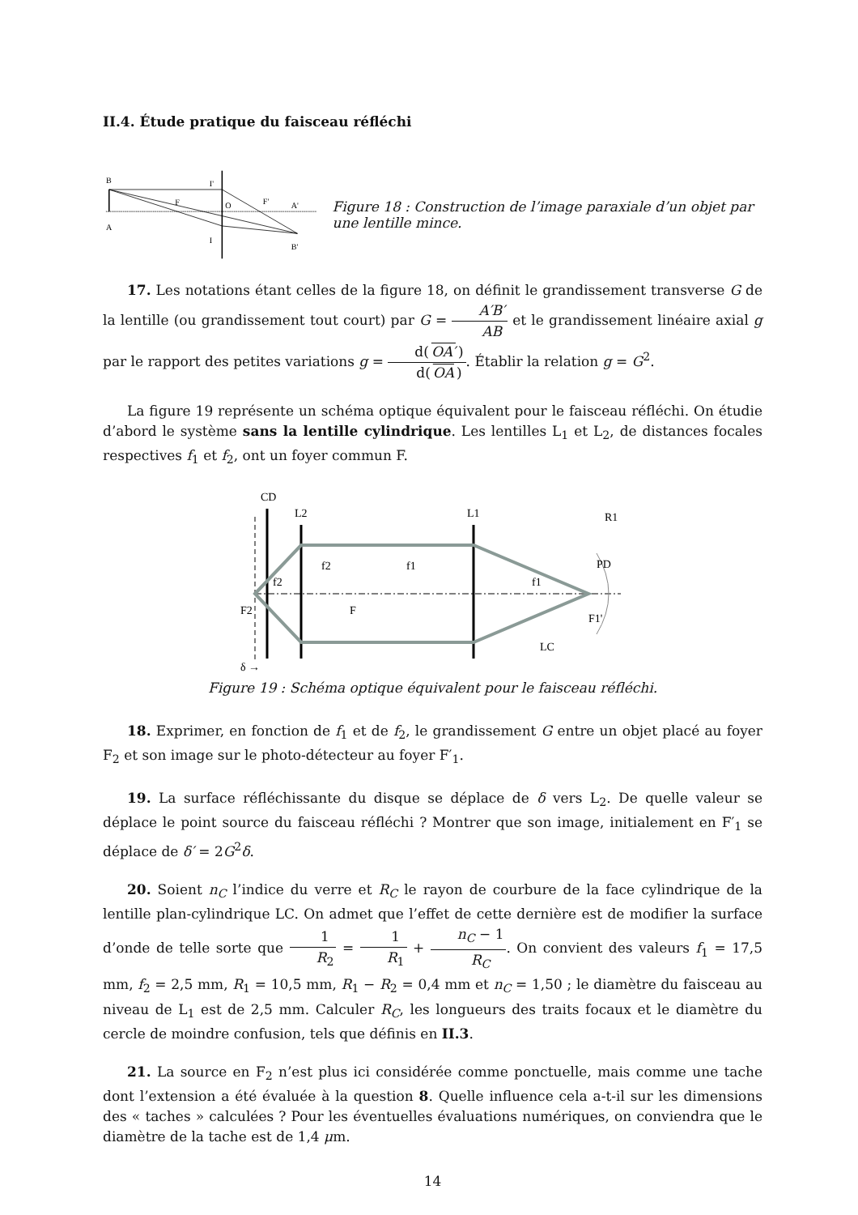II.4. Étude pratique du faisceau réfléchi
B
A
I'
I
F
O
F'
A'
B'
Figure 18 : Construction de l’image paraxiale d’un objet par une lentille mince.
17. Les notations étant celles de la figure 18, on définit le grandissement transverse G de la lentille (ou grandissement tout court) par G = A′B′ AB et le grandissement linéaire axial g par le rapport des petites variations g = d(OA′) d(OA). Établir la relation g = G<sup>2</sup>.
La figure 19 représente un schéma optique équivalent pour le faisceau réfléchi. On étudie d’abord le système sans la lentille cylindrique. Les lentilles L<sub>1</sub> et L<sub>2</sub>, de distances focales respectives f<sub>1</sub> et f<sub>2</sub>, ont un foyer commun F.
CD
L2
L1
R1
PD
f2
f1
f1
f2
F2
F
F1'
LC
δ →
Figure 19 : Schéma optique équivalent pour le faisceau réfléchi.
18. Exprimer, en fonction de f<sub>1</sub> et de f<sub>2</sub>, le grandissement G entre un objet placé au foyer F<sub>2</sub> et son image sur le photo-détecteur au foyer F′<sub>1</sub>.
19. La surface réfléchissante du disque se déplace de δ vers L<sub>2</sub>. De quelle valeur se déplace le point source du faisceau réfléchi ? Montrer que son image, initialement en F′<sub>1</sub> se déplace de δ′ = 2G<sup>2</sup>δ.
20. Soient n<sub>C</sub> l’indice du verre et R<sub>C</sub> le rayon de courbure de la face cylindrique de la lentille plan-cylindrique LC. On admet que l’effet de cette dernière est de modifier la surface d’onde de telle sorte que 1 R<sub>2</sub> = 1 R<sub>1</sub> + n<sub>C</sub> − 1 R<sub>C</sub>. On convient des valeurs f<sub>1</sub> = 17,5 mm, f<sub>2</sub> = 2,5 mm, R<sub>1</sub> = 10,5 mm, R<sub>1</sub> − R<sub>2</sub> = 0,4 mm et n<sub>C</sub> = 1,50 ; le diamètre du faisceau au niveau de L<sub>1</sub> est de 2,5 mm. Calculer R<sub>C</sub>, les longueurs des traits focaux et le diamètre du cercle de moindre confusion, tels que définis en II.3.
21. La source en F<sub>2</sub> n’est plus ici considérée comme ponctuelle, mais comme une tache dont l’extension a été évaluée à la question 8. Quelle influence cela a-t-il sur les dimensions des « taches » calculées ? Pour les éventuelles évaluations numériques, on conviendra que le diamètre de la tache est de 1,4 μm.
14